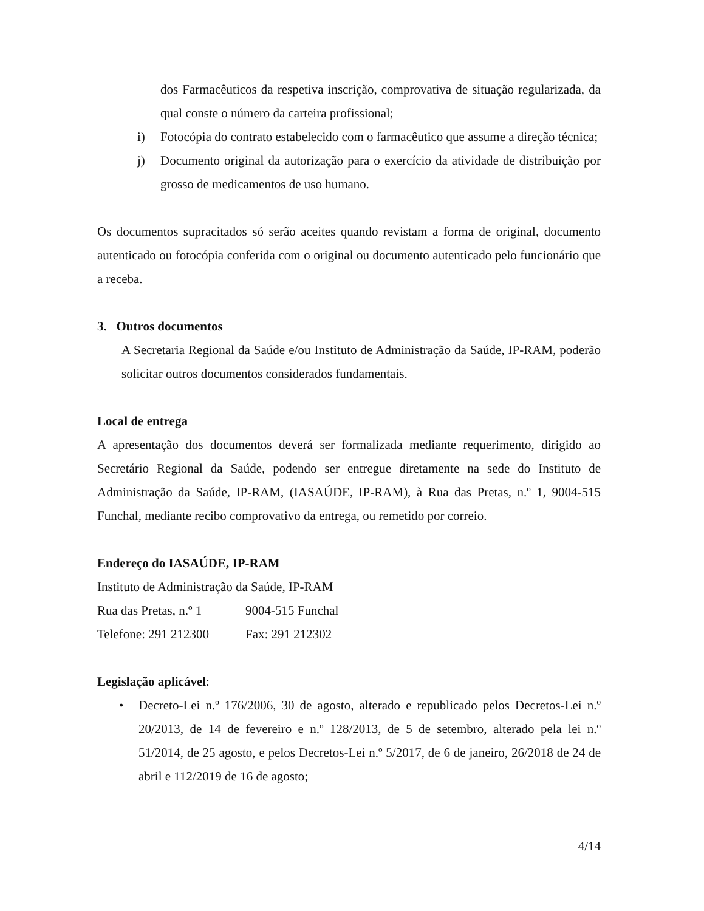dos Farmacêuticos da respetiva inscrição, comprovativa de situação regularizada, da qual conste o número da carteira profissional;
i) Fotocópia do contrato estabelecido com o farmacêutico que assume a direção técnica;
j) Documento original da autorização para o exercício da atividade de distribuição por grosso de medicamentos de uso humano.
Os documentos supracitados só serão aceites quando revistam a forma de original, documento autenticado ou fotocópia conferida com o original ou documento autenticado pelo funcionário que a receba.
3. Outros documentos
A Secretaria Regional da Saúde e/ou Instituto de Administração da Saúde, IP-RAM, poderão solicitar outros documentos considerados fundamentais.
Local de entrega
A apresentação dos documentos deverá ser formalizada mediante requerimento, dirigido ao Secretário Regional da Saúde, podendo ser entregue diretamente na sede do Instituto de Administração da Saúde, IP-RAM, (IASAÚDE, IP-RAM), à Rua das Pretas, n.º 1, 9004-515 Funchal, mediante recibo comprovativo da entrega, ou remetido por correio.
Endereço do IASAÚDE, IP-RAM
Instituto de Administração da Saúde, IP-RAM
| Rua das Pretas, n.º 1 | 9004-515 Funchal |
| Telefone: 291 212300 | Fax: 291 212302 |
Legislação aplicável:
• Decreto-Lei n.º 176/2006, 30 de agosto, alterado e republicado pelos Decretos-Lei n.º 20/2013, de 14 de fevereiro e n.º 128/2013, de 5 de setembro, alterado pela lei n.º 51/2014, de 25 agosto, e pelos Decretos-Lei n.º 5/2017, de 6 de janeiro, 26/2018 de 24 de abril e 112/2019 de 16 de agosto;
4/14